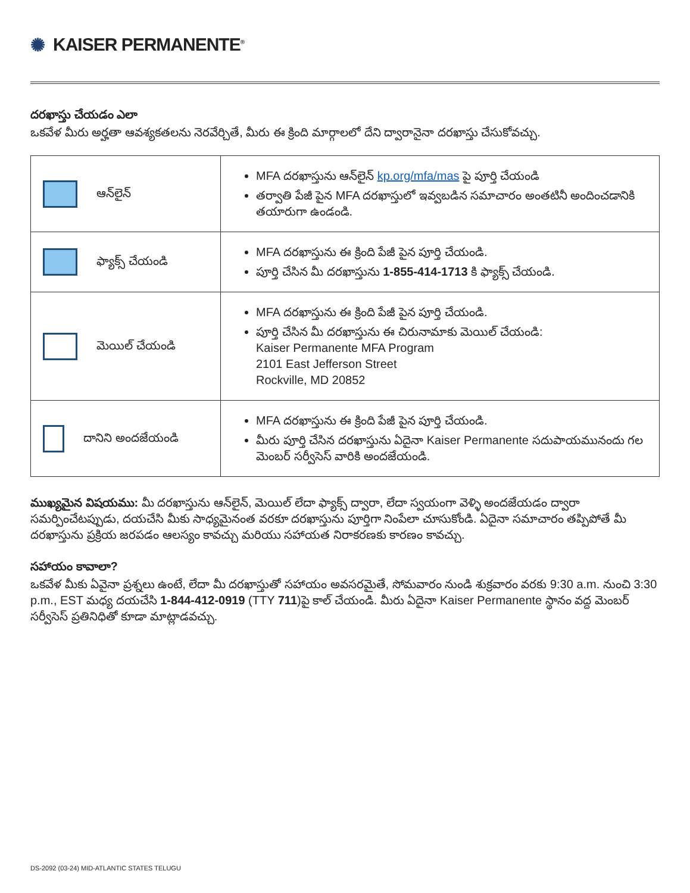✺ KAISER PERMANENTE<sup>®</sup>
దరఖాస్తు చేయడం ఎలా
ఒకవేళ మీరు అర్హతా ఆవశ్యకతలను నెరవేర్చితే, మీరు ఈ క్రింది మార్గాలలో దేని ద్వారానైనా దరఖాస్తు చేసుకోవచ్చు.
| ఆన్‌లైన్ | MFA దరఖాస్తును ఆన్‌లైన్ kp.org/mfa/mas పై పూర్తి చేయండి తర్వాతి పేజీ పైన MFA దరఖాస్తులో ఇవ్వబడిన సమాచారం అంతటినీ అందించడానికి తయారుగా ఉండండి. |
| ఫ్యాక్స్ చేయండి | MFA దరఖాస్తును ఈ క్రింది పేజీ పైన పూర్తి చేయండి. పూర్తి చేసిన మీ దరఖాస్తును 1-855-414-1713 కి ఫ్యాక్స్ చేయండి. |
| మెయిల్ చేయండి | MFA దరఖాస్తును ఈ క్రింది పేజీ పైన పూర్తి చేయండి. పూర్తి చేసిన మీ దరఖాస్తును ఈ చిరునామాకు మెయిల్ చేయండి: Kaiser Permanente MFA Program 2101 East Jefferson Street Rockville, MD 20852 |
| దానిని అందజేయండి | MFA దరఖాస్తును ఈ క్రింది పేజీ పైన పూర్తి చేయండి. మీరు పూర్తి చేసిన దరఖాస్తును ఏదైనా Kaiser Permanente సదుపాయమునందు గల మెంబర్ సర్వీసెస్ వారికి అందజేయండి. |
ముఖ్యమైన విషయము: మీ దరఖాస్తును ఆన్‌లైన్, మెయిల్ లేదా ఫ్యాక్స్ ద్వారా, లేదా స్వయంగా వెళ్ళి అందజేయడం ద్వారా సమర్పించేటప్పుడు, దయచేసి మీకు సాధ్యమైనంత వరకూ దరఖాస్తును పూర్తిగా నింపేలా చూసుకోండి. ఏదైనా సమాచారం తప్పిపోతే మీ దరఖాస్తును ప్రక్రియ జరపడం ఆలస్యం కావచ్చు మరియు సహాయత నిరాకరణకు కారణం కావచ్చు.
సహాయం కావాలా?
ఒకవేళ మీకు ఏవైనా ప్రశ్నలు ఉంటే, లేదా మీ దరఖాస్తుతో సహాయం అవసరమైతే, సోమవారం నుండి శుక్రవారం వరకు 9:30 a.m. నుంచి 3:30 p.m., EST మధ్య దయచేసి 1-844-412-0919 (TTY 711)పై కాల్ చేయండి. మీరు ఏదైనా Kaiser Permanente స్థానం వద్ద మెంబర్ సర్వీసెస్ ప్రతినిధితో కూడా మాట్లాడవచ్చు.
DS-2092 (03-24) MID-ATLANTIC STATES TELUGU